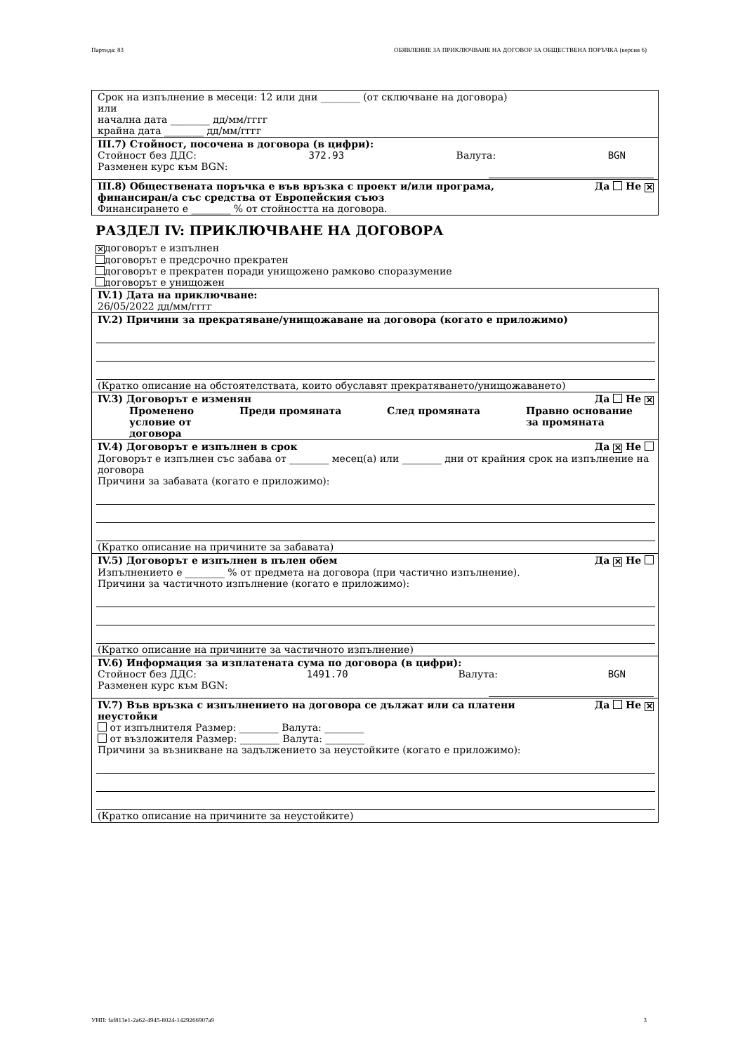Партида: 83 ОБЯВЛЕНИЕ ЗА ПРИКЛЮЧВАНЕ НА ДОГОВОР ЗА ОБЩЕСТВЕНА ПОРЪЧКА (версия 6)
Срок на изпълнение в месеци: 12 или дни ________ (от сключване на договора)
или
начална дата ________ дд/мм/гггг
крайна дата ________ дд/мм/гггг
III.7) Стойност, посочена в договора (в цифри):
Стойност без ДДС: 372.93 Валута: BGN
Разменен курс към BGN:
III.8) Обществената поръчка е във връзка с проект и/или програма,
финансиран/а със средства от Европейския съюз Да Не ✕
Финансирането е ________ % от стойността на договора.
РАЗДЕЛ IV: ПРИКЛЮЧВАНЕ НА ДОГОВОРА
✕ договорът е изпълнен
договорът е предсрочно прекратен
договорът е прекратен поради унищожено рамково споразумение
договорът е унищожен
IV.1) Дата на приключване:
26/05/2022 дд/мм/гггг
IV.2) Причини за прекратяване/унищожаване на договора (когато е приложимо)
(Кратко описание на обстоятелствата, които обуславят прекратяването/унищожаването)
IV.3) Договорът е изменян Да Не ✕
Променено
условие от
договора Преди промяната След промяната Правно основание
за промяната
IV.4) Договорът е изпълнен в срок Да ✕ Не
Договорът е изпълнен със забава от ________ месец(а) или ________ дни от крайния срок на изпълнение на договора
Причини за забавата (когато е приложимо):
(Кратко описание на причините за забавата)
IV.5) Договорът е изпълнен в пълен обем Да ✕ Не
Изпълнението е ________ % от предмета на договора (при частично изпълнение).
Причини за частичното изпълнение (когато е приложимо):
(Кратко описание на причините за частичното изпълнение)
IV.6) Информация за изплатената сума по договора (в цифри):
Стойност без ДДС: 1491.70 Валута: BGN
Разменен курс към BGN:
IV.7) Във връзка с изпълнението на договора се дължат или са платени
неустойки Да Не ✕
от изпълнителя Размер: ________ Валута: ________
от възложителя Размер: ________ Валута: ________
Причини за възникване на задължението за неустойките (когато е приложимо):
(Кратко описание на причините за неустойките)
УНП: faf813e1-2a62-4945-8024-1429266907a9 3